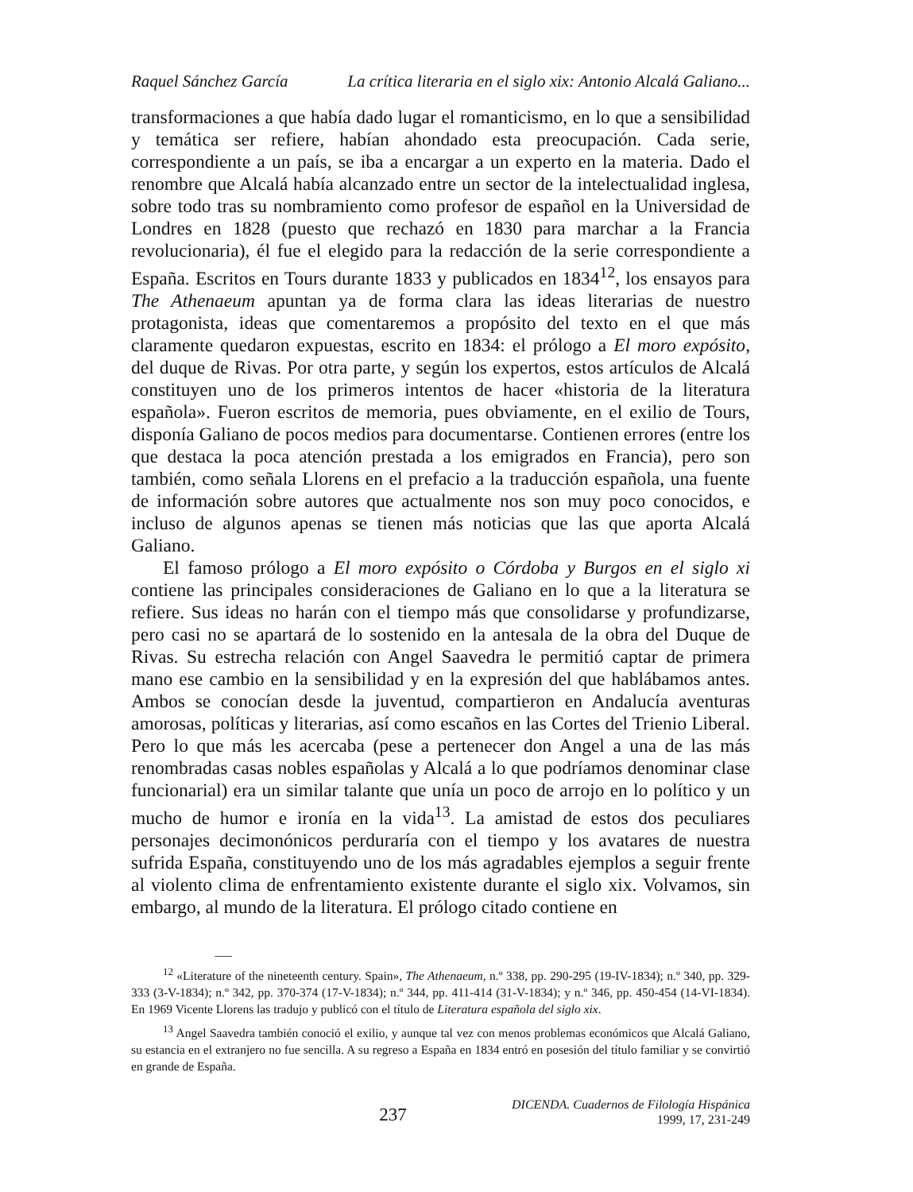Raquel Sánchez García La crítica literaria en el siglo xix: Antonio Alcalá Galiano...
transformaciones a que había dado lugar el romanticismo, en lo que a sensibilidad y temática ser refiere, habían ahondado esta preocupación. Cada serie, correspondiente a un país, se iba a encargar a un experto en la materia. Dado el renombre que Alcalá había alcanzado entre un sector de la intelectualidad inglesa, sobre todo tras su nombramiento como profesor de español en la Universidad de Londres en 1828 (puesto que rechazó en 1830 para marchar a la Francia revolucionaria), él fue el elegido para la redacción de la serie correspondiente a España. Escritos en Tours durante 1833 y publicados en 1834<sup>12</sup>, los ensayos para The Athenaeum apuntan ya de forma clara las ideas literarias de nuestro protagonista, ideas que comentaremos a propósito del texto en el que más claramente quedaron expuestas, escrito en 1834: el prólogo a El moro expósito, del duque de Rivas. Por otra parte, y según los expertos, estos artículos de Alcalá constituyen uno de los primeros intentos de hacer «historia de la literatura española». Fueron escritos de memoria, pues obviamente, en el exilio de Tours, disponía Galiano de pocos medios para documentarse. Contienen errores (entre los que destaca la poca atención prestada a los emigrados en Francia), pero son también, como señala Llorens en el prefacio a la traducción española, una fuente de información sobre autores que actualmente nos son muy poco conocidos, e incluso de algunos apenas se tienen más noticias que las que aporta Alcalá Galiano.
El famoso prólogo a El moro expósito o Córdoba y Burgos en el siglo xi contiene las principales consideraciones de Galiano en lo que a la literatura se refiere. Sus ideas no harán con el tiempo más que consolidarse y profundizarse, pero casi no se apartará de lo sostenido en la antesala de la obra del Duque de Rivas. Su estrecha relación con Angel Saavedra le permitió captar de primera mano ese cambio en la sensibilidad y en la expresión del que hablábamos antes. Ambos se conocían desde la juventud, compartieron en Andalucía aventuras amorosas, políticas y literarias, así como escaños en las Cortes del Trienio Liberal. Pero lo que más les acercaba (pese a pertenecer don Angel a una de las más renombradas casas nobles españolas y Alcalá a lo que podríamos denominar clase funcionarial) era un similar talante que unía un poco de arrojo en lo político y un mucho de humor e ironía en la vida<sup>13</sup>. La amistad de estos dos peculiares personajes decimonónicos perduraría con el tiempo y los avatares de nuestra sufrida España, constituyendo uno de los más agradables ejemplos a seguir frente al violento clima de enfrentamiento existente durante el siglo xix. Volvamos, sin embargo, al mundo de la literatura. El prólogo citado contiene en
<sup>12</sup> «Literature of the nineteenth century. Spain», The Athenaeum, n.º 338, pp. 290-295 (19-IV-1834); n.º 340, pp. 329-333 (3-V-1834); n.º 342, pp. 370-374 (17-V-1834); n.º 344, pp. 411-414 (31-V-1834); y n.º 346, pp. 450-454 (14-VI-1834). En 1969 Vicente Llorens las tradujo y publicó con el título de Literatura española del siglo xix.
<sup>13</sup> Angel Saavedra también conoció el exilio, y aunque tal vez con menos problemas económicos que Alcalá Galiano, su estancia en el extranjero no fue sencilla. A su regreso a España en 1834 entró en posesión del título familiar y se convirtió en grande de España.
237
DICENDA. Cuadernos de Filología Hispánica
1999, 17, 231-249